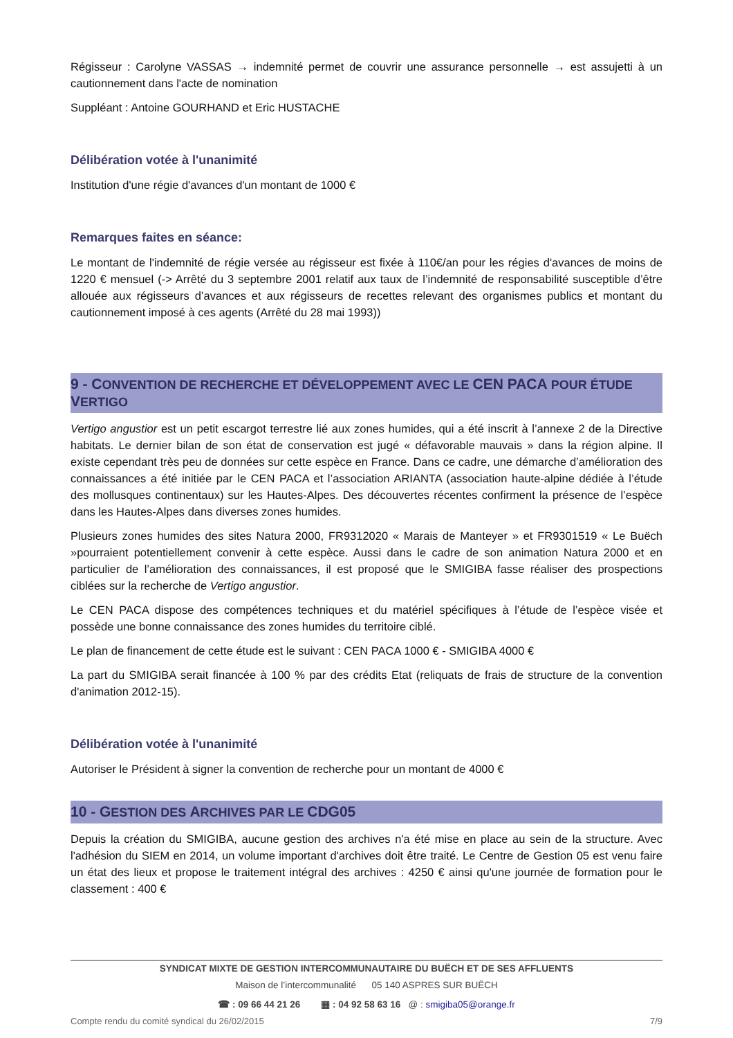Régisseur : Carolyne VASSAS → indemnité permet de couvrir une assurance personnelle → est assujetti à un cautionnement dans l'acte de nomination
Suppléant : Antoine GOURHAND et Eric HUSTACHE
Délibération votée à l'unanimité
Institution d'une régie d'avances d'un montant de 1000 €
Remarques faites en séance:
Le montant de l'indemnité de régie versée au régisseur est fixée à 110€/an pour les régies d'avances de moins de 1220 € mensuel (-> Arrêté du 3 septembre 2001 relatif aux taux de l’indemnité de responsabilité susceptible d’être allouée aux régisseurs d’avances et aux régisseurs de recettes relevant des organismes publics et montant du cautionnement imposé à ces agents (Arrêté du 28 mai 1993))
9 - CONVENTION DE RECHERCHE ET DÉVELOPPEMENT AVEC LE CEN PACA POUR ÉTUDE VERTIGO
Vertigo angustior est un petit escargot terrestre lié aux zones humides, qui a été inscrit à l’annexe 2 de la Directive habitats. Le dernier bilan de son état de conservation est jugé « défavorable mauvais » dans la région alpine. Il existe cependant très peu de données sur cette espèce en France. Dans ce cadre, une démarche d’amélioration des connaissances a été initiée par le CEN PACA et l’association ARIANTA (association haute-alpine dédiée à l’étude des mollusques continentaux) sur les Hautes-Alpes. Des découvertes récentes confirment la présence de l’espèce dans les Hautes-Alpes dans diverses zones humides.
Plusieurs zones humides des sites Natura 2000, FR9312020 « Marais de Manteyer » et FR9301519 « Le Buëch »pourraient potentiellement convenir à cette espèce. Aussi dans le cadre de son animation Natura 2000 et en particulier de l’amélioration des connaissances, il est proposé que le SMIGIBA fasse réaliser des prospections ciblées sur la recherche de Vertigo angustior.
Le CEN PACA dispose des compétences techniques et du matériel spécifiques à l’étude de l’espèce visée et possède une bonne connaissance des zones humides du territoire ciblé.
Le plan de financement de cette étude est le suivant : CEN PACA 1000 € - SMIGIBA 4000 €
La part du SMIGIBA serait financée à 100 % par des crédits Etat (reliquats de frais de structure de la convention d'animation 2012-15).
Délibération votée à l'unanimité
Autoriser le Président à signer la convention de recherche pour un montant de 4000 €
10 - GESTION DES ARCHIVES PAR LE CDG05
Depuis la création du SMIGIBA, aucune gestion des archives n'a été mise en place au sein de la structure. Avec l'adhésion du SIEM en 2014, un volume important d'archives doit être traité. Le Centre de Gestion 05 est venu faire un état des lieux et propose le traitement intégral des archives : 4250 € ainsi qu'une journée de formation pour le classement : 400 €
SYNDICAT MIXTE DE GESTION INTERCOMMUNAUTAIRE DU BUËCH ET DE SES AFFLUENTS
Maison de l’intercommunalité 05 140 ASPRES SUR BUËCH
☎ : 09 66 44 21 26 ▦ : 04 92 58 63 16 @ : smigiba05@orange.fr
Compte rendu du comité syndical du 26/02/2015 7/9